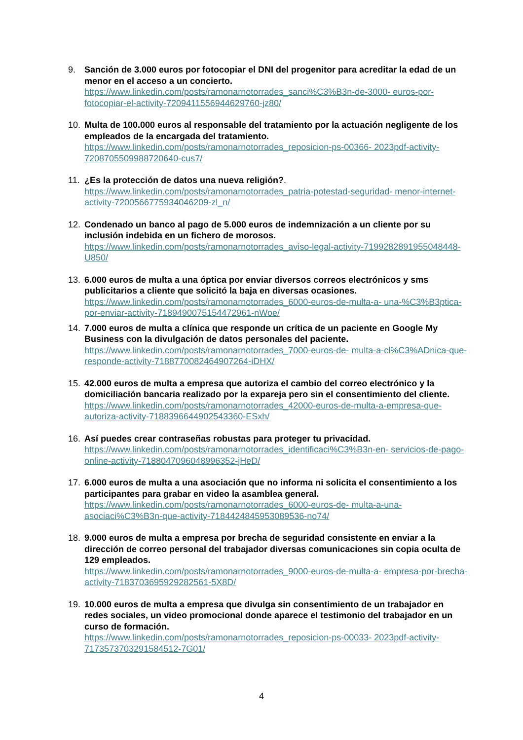9. Sanción de 3.000 euros por fotocopiar el DNI del progenitor para acreditar la edad de un menor en el acceso a un concierto.
https://www.linkedin.com/posts/ramonarnotorrades_sanci%C3%B3n-de-3000- euros-por-fotocopiar-el-activity-7209411556944629760-jz80/
10. Multa de 100.000 euros al responsable del tratamiento por la actuación negligente de los empleados de la encargada del tratamiento.
https://www.linkedin.com/posts/ramonarnotorrades_reposicion-ps-00366- 2023pdf-activity-7208705509988720640-cus7/
11. ¿Es la protección de datos una nueva religión?.
https://www.linkedin.com/posts/ramonarnotorrades_patria-potestad-seguridad- menor-internet-activity-7200566775934046209-zl_n/
12. Condenado un banco al pago de 5.000 euros de indemnización a un cliente por su inclusión indebida en un fichero de morosos.
https://www.linkedin.com/posts/ramonarnotorrades_aviso-legal-activity-7199282891955048448-U850/
13. 6.000 euros de multa a una óptica por enviar diversos correos electrónicos y sms publicitarios a cliente que solicitó la baja en diversas ocasiones.
https://www.linkedin.com/posts/ramonarnotorrades_6000-euros-de-multa-a- una-%C3%B3ptica-por-enviar-activity-7189490075154472961-nWoe/
14. 7.000 euros de multa a clínica que responde un crítica de un paciente en Google My Business con la divulgación de datos personales del paciente.
https://www.linkedin.com/posts/ramonarnotorrades_7000-euros-de- multa-a-cl%C3%ADnica-que-responde-activity-7188770082464907264-iDHX/
15. 42.000 euros de multa a empresa que autoriza el cambio del correo electrónico y la domiciliación bancaria realizado por la expareja pero sin el consentimiento del cliente. https://www.linkedin.com/posts/ramonarnotorrades_42000-euros-de-multa-a-empresa-que-autoriza-activity-7188396644902543360-ESxh/
16. Así puedes crear contraseñas robustas para proteger tu privacidad.
https://www.linkedin.com/posts/ramonarnotorrades_identificaci%C3%B3n-en- servicios-de-pago-online-activity-7188047096048996352-jHeD/
17. 6.000 euros de multa a una asociación que no informa ni solicita el consentimiento a los participantes para grabar en video la asamblea general.
https://www.linkedin.com/posts/ramonarnotorrades_6000-euros-de- multa-a-una-asociaci%C3%B3n-que-activity-7184424845953089536-no74/
18. 9.000 euros de multa a empresa por brecha de seguridad consistente en enviar a la dirección de correo personal del trabajador diversas comunicaciones sin copia oculta de 129 empleados.
https://www.linkedin.com/posts/ramonarnotorrades_9000-euros-de-multa-a- empresa-por-brecha-activity-7183703695929282561-5X8D/
19. 10.000 euros de multa a empresa que divulga sin consentimiento de un trabajador en redes sociales, un video promocional donde aparece el testimonio del trabajador en un curso de formación.
https://www.linkedin.com/posts/ramonarnotorrades_reposicion-ps-00033- 2023pdf-activity-7173573703291584512-7G01/
4